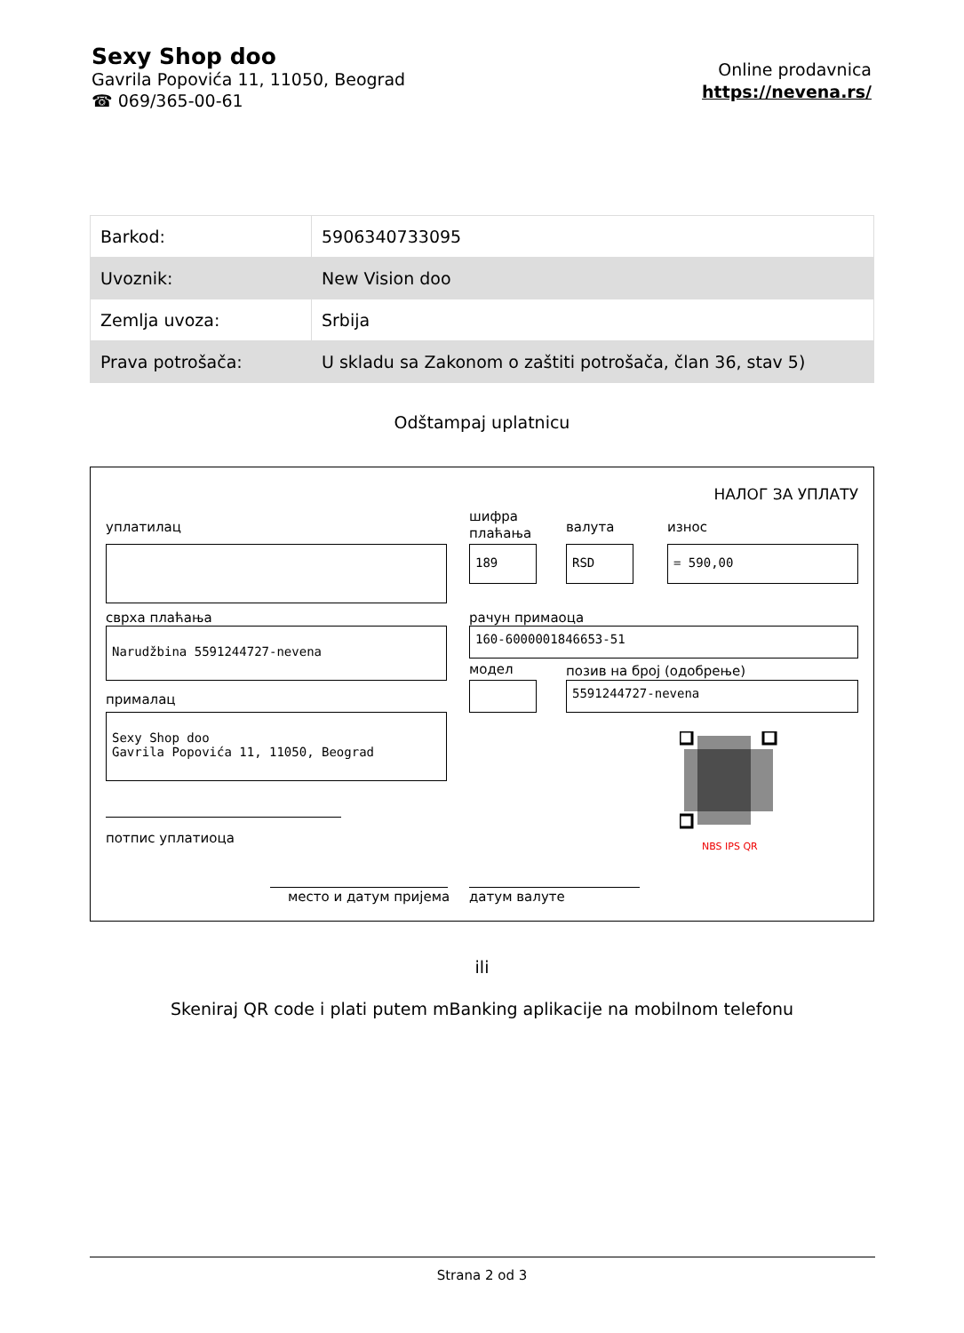Sexy Shop doo
Gavrila Popovića 11, 11050, Beograd
☎ 069/365-00-61
Online prodavnica
https://nevena.rs/
| Barkod: | 5906340733095 |
| Uvoznik: | New Vision doo |
| Zemlja uvoza: | Srbija |
| Prava potrošača: | U skladu sa Zakonom o zaštiti potrošača, član 36, stav 5) |
Odštampaj uplatnicu
НАЛОГ ЗА УПЛАТУ
уплатилац
шифра
плаћања
валута износ
189 RSD = 590,00
сврха плаћања рачун примаоца
Narudžbina 5591244727-nevena 160-6000001846653-51
модел позив на број (одобрење)
5591244727-nevena
прималац
Sexy Shop doo
Gavrila Popovića 11, 11050, Beograd
NBS IPS QR
потпис уплатиоца
место и датум пријема датум валуте
ili
Skeniraj QR code i plati putem mBanking aplikacije na mobilnom telefonu
Strana 2 od 3